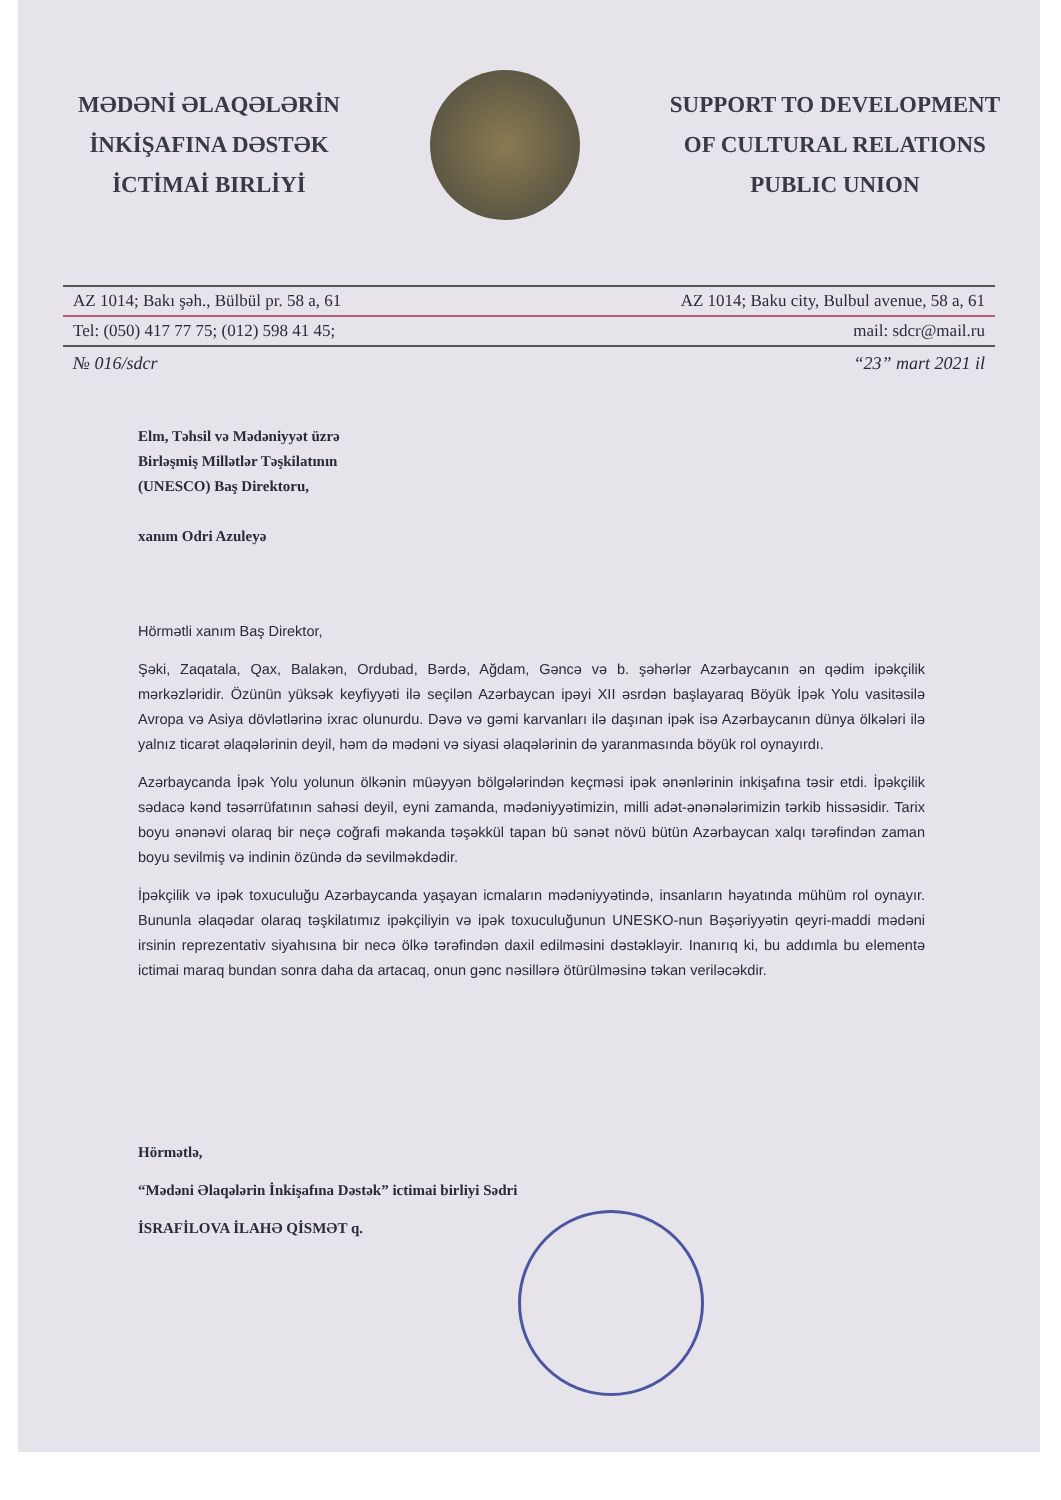MƏDƏNİ ƏLAQƏLƏRİN
İNKİŞAFINA DƏSTƏK
İCTİMAİ BIRLİYİ
SUPPORT TO DEVELOPMENT
OF CULTURAL RELATIONS
PUBLIC UNION
AZ 1014; Bakı şəh., Bülbül pr. 58 a, 61 AZ 1014; Baku city, Bulbul avenue, 58 a, 61
Tel: (050) 417 77 75; (012) 598 41 45; mail: sdcr@mail.ru
№ 016/sdcr “23” mart 2021 il
Elm, Təhsil və Mədəniyyət üzrə
Birləşmiş Millətlər Təşkilatının
(UNESCO) Baş Direktoru,
xanım Odri Azuleyə
Hörmətli xanım Baş Direktor,
Şəki, Zaqatala, Qax, Balakən, Ordubad, Bərdə, Ağdam, Gəncə və b. şəhərlər Azərbaycanın ən qədim ipəkçilik mərkəzləridir. Özünün yüksək keyfiyyəti ilə seçilən Azərbaycan ipəyi XII əsrdən başlayaraq Böyük İpək Yolu vasitəsilə Avropa və Asiya dövlətlərinə ixrac olunurdu. Dəvə və gəmi karvanları ilə daşınan ipək isə Azərbaycanın dünya ölkələri ilə yalnız ticarət əlaqələrinin deyil, həm də mədəni və siyasi əlaqələrinin də yaranmasında böyük rol oynayırdı.
Azərbaycanda İpək Yolu yolunun ölkənin müəyyən bölgələrindən keçməsi ipək ənənlərinin inkişafına təsir etdi. İpəkçilik sədacə kənd təsərrüfatının sahəsi deyil, eyni zamanda, mədəniyyətimizin, milli adət-ənənələrimizin tərkib hissəsidir. Tarix boyu ənənəvi olaraq bir neçə coğrafi məkanda təşəkkül tapan bü sənət növü bütün Azərbaycan xalqı tərəfindən zaman boyu sevilmiş və indinin özündə də sevilməkdədir.
İpəkçilik və ipək toxuculuğu Azərbaycanda yaşayan icmaların mədəniyyətində, insanların həyatında mühüm rol oynayır. Bununla əlaqədar olaraq təşkilatımız ipəkçiliyin və ipək toxuculuğunun UNESKO-nun Bəşəriyyətin qeyri-maddi mədəni irsinin reprezentativ siyahısına bir necə ölkə tərəfindən daxil edilməsini dəstəkləyir. Inanırıq ki, bu addımla bu elementə ictimai maraq bundan sonra daha da artacaq, onun gənc nəsillərə ötürülməsinə təkan veriləcəkdir.
Hörmətlə,
“Mədəni Əlaqələrin İnkişafına Dəstək” ictimai birliyi Sədri
İSRAFİLOVA İLAHƏ QİSMƏT q.